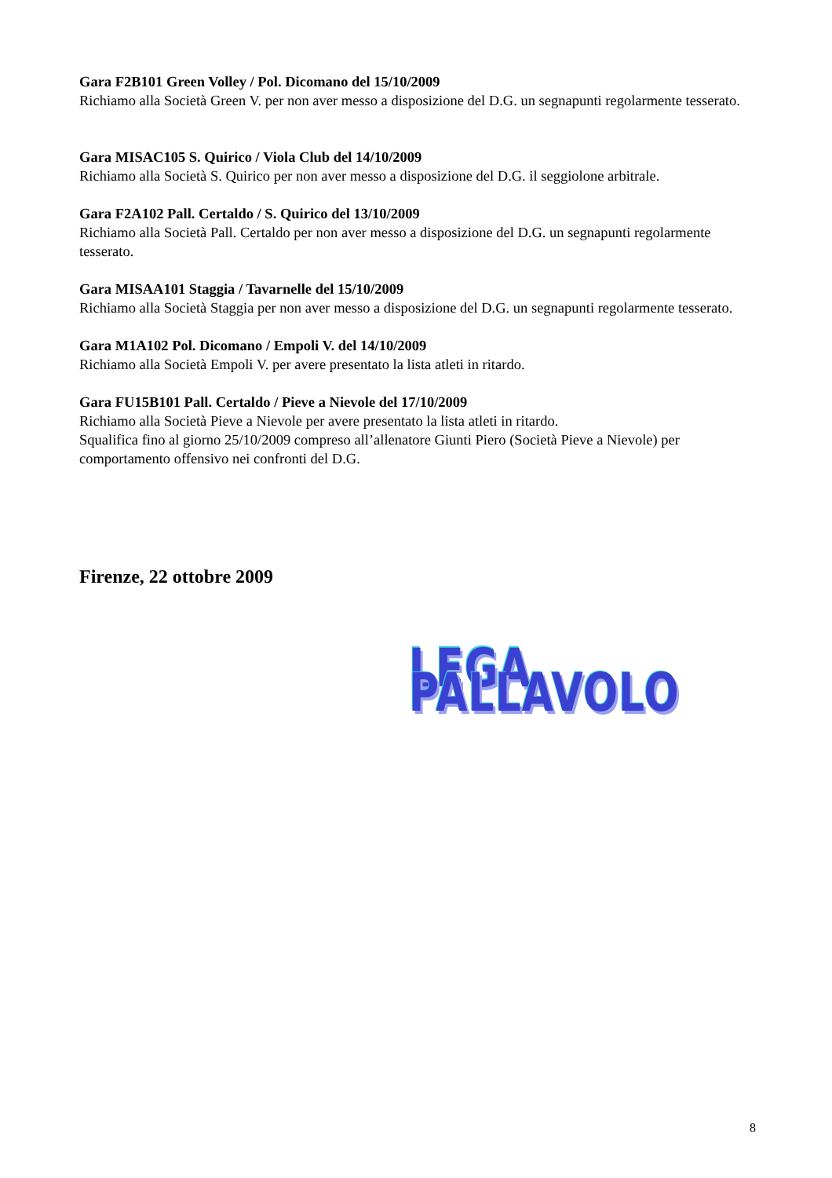Gara F2B101 Green Volley / Pol. Dicomano del 15/10/2009
Richiamo alla Società Green V. per non aver messo a disposizione del D.G. un segnapunti regolarmente tesserato.
Gara MISAC105 S. Quirico / Viola Club del 14/10/2009
Richiamo alla Società S. Quirico per non aver messo a disposizione del D.G. il seggiolone arbitrale.
Gara F2A102 Pall. Certaldo / S. Quirico del 13/10/2009
Richiamo alla Società Pall. Certaldo per non aver messo a disposizione del D.G. un segnapunti regolarmente tesserato.
Gara MISAA101 Staggia / Tavarnelle del 15/10/2009
Richiamo alla Società Staggia per non aver messo a disposizione del D.G. un segnapunti regolarmente tesserato.
Gara M1A102 Pol. Dicomano / Empoli V. del 14/10/2009
Richiamo alla Società Empoli V. per avere presentato la lista atleti in ritardo.
Gara FU15B101 Pall. Certaldo / Pieve a Nievole del 17/10/2009
Richiamo alla Società Pieve a Nievole per avere presentato la lista atleti in ritardo.
Squalifica fino al giorno 25/10/2009 compreso all’allenatore Giunti Piero (Società Pieve a Nievole) per comportamento offensivo nei confronti del D.G.
Firenze, 22 ottobre 2009
LEGA PALLAVOLO
8